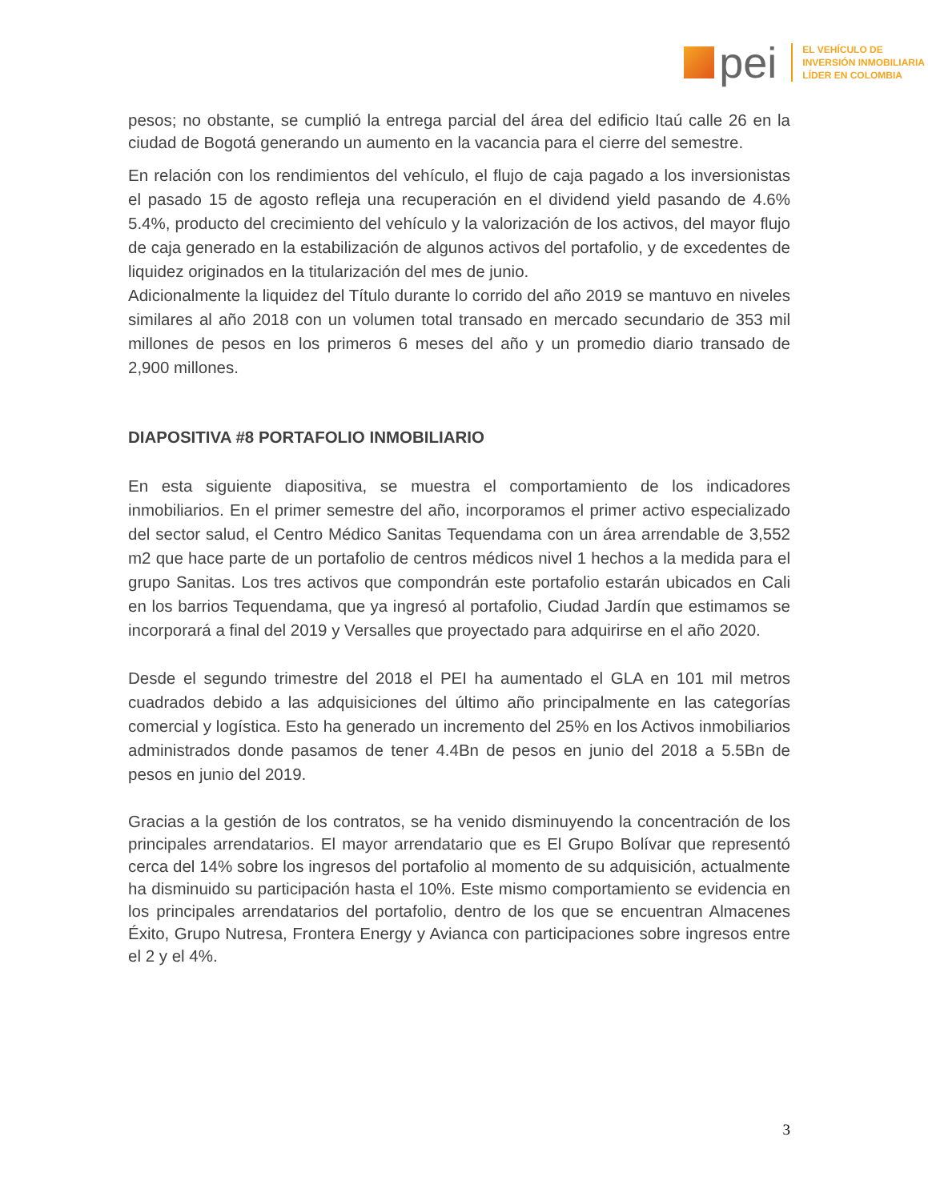pei
EL VEHÍCULO DE
INVERSIÓN INMOBILIARIA
LÍDER EN COLOMBIA
pesos; no obstante, se cumplió la entrega parcial del área del edificio Itaú calle 26 en la ciudad de Bogotá generando un aumento en la vacancia para el cierre del semestre.
En relación con los rendimientos del vehículo, el flujo de caja pagado a los inversionistas el pasado 15 de agosto refleja una recuperación en el dividend yield pasando de 4.6% 5.4%, producto del crecimiento del vehículo y la valorización de los activos, del mayor flujo de caja generado en la estabilización de algunos activos del portafolio, y de excedentes de liquidez originados en la titularización del mes de junio.
Adicionalmente la liquidez del Título durante lo corrido del año 2019 se mantuvo en niveles similares al año 2018 con un volumen total transado en mercado secundario de 353 mil millones de pesos en los primeros 6 meses del año y un promedio diario transado de 2,900 millones.
DIAPOSITIVA #8 PORTAFOLIO INMOBILIARIO
En esta siguiente diapositiva, se muestra el comportamiento de los indicadores inmobiliarios. En el primer semestre del año, incorporamos el primer activo especializado del sector salud, el Centro Médico Sanitas Tequendama con un área arrendable de 3,552 m2 que hace parte de un portafolio de centros médicos nivel 1 hechos a la medida para el grupo Sanitas. Los tres activos que compondrán este portafolio estarán ubicados en Cali en los barrios Tequendama, que ya ingresó al portafolio, Ciudad Jardín que estimamos se incorporará a final del 2019 y Versalles que proyectado para adquirirse en el año 2020.
Desde el segundo trimestre del 2018 el PEI ha aumentado el GLA en 101 mil metros cuadrados debido a las adquisiciones del último año principalmente en las categorías comercial y logística. Esto ha generado un incremento del 25% en los Activos inmobiliarios administrados donde pasamos de tener 4.4Bn de pesos en junio del 2018 a 5.5Bn de pesos en junio del 2019.
Gracias a la gestión de los contratos, se ha venido disminuyendo la concentración de los principales arrendatarios. El mayor arrendatario que es El Grupo Bolívar que representó cerca del 14% sobre los ingresos del portafolio al momento de su adquisición, actualmente ha disminuido su participación hasta el 10%. Este mismo comportamiento se evidencia en los principales arrendatarios del portafolio, dentro de los que se encuentran Almacenes Éxito, Grupo Nutresa, Frontera Energy y Avianca con participaciones sobre ingresos entre el 2 y el 4%.
3